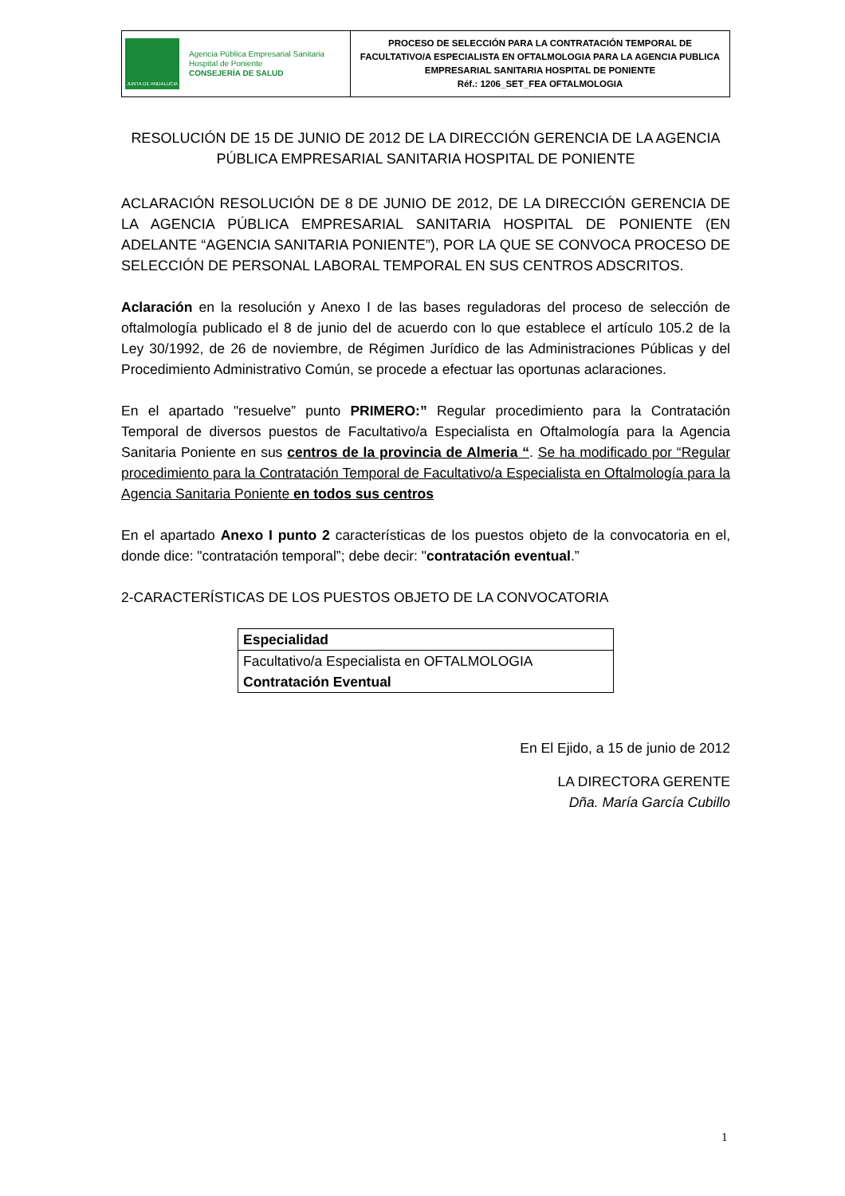| JUNTA DE ANDALUCIA Agencia Pública Empresarial Sanitaria Hospital de Poniente CONSEJERÍA DE SALUD | PROCESO DE SELECCIÓN PARA LA CONTRATACIÓN TEMPORAL DE FACULTATIVO/A ESPECIALISTA EN OFTALMOLOGIA PARA LA AGENCIA PUBLICA EMPRESARIAL SANITARIA HOSPITAL DE PONIENTE Réf.: 1206_SET_FEA OFTALMOLOGIA |
RESOLUCIÓN DE 15 DE JUNIO DE 2012 DE LA DIRECCIÓN GERENCIA DE LA AGENCIA PÚBLICA EMPRESARIAL SANITARIA HOSPITAL DE PONIENTE
ACLARACIÓN RESOLUCIÓN DE 8 DE JUNIO DE 2012, DE LA DIRECCIÓN GERENCIA DE LA AGENCIA PÚBLICA EMPRESARIAL SANITARIA HOSPITAL DE PONIENTE (EN ADELANTE “AGENCIA SANITARIA PONIENTE”), POR LA QUE SE CONVOCA PROCESO DE SELECCIÓN DE PERSONAL LABORAL TEMPORAL EN SUS CENTROS ADSCRITOS.
Aclaración en la resolución y Anexo I de las bases reguladoras del proceso de selección de oftalmología publicado el 8 de junio del de acuerdo con lo que establece el artículo 105.2 de la Ley 30/1992, de 26 de noviembre, de Régimen Jurídico de las Administraciones Públicas y del Procedimiento Administrativo Común, se procede a efectuar las oportunas aclaraciones.
En el apartado "resuelve” punto PRIMERO:” Regular procedimiento para la Contratación Temporal de diversos puestos de Facultativo/a Especialista en Oftalmología para la Agencia Sanitaria Poniente en sus centros de la provincia de Almeria “. Se ha modificado por “Regular procedimiento para la Contratación Temporal de Facultativo/a Especialista en Oftalmología para la Agencia Sanitaria Poniente en todos sus centros
En el apartado Anexo I punto 2 características de los puestos objeto de la convocatoria en el, donde dice: "contratación temporal”; debe decir: "contratación eventual.”
2-CARACTERÍSTICAS DE LOS PUESTOS OBJETO DE LA CONVOCATORIA
| Especialidad |
| Facultativo/a Especialista en OFTALMOLOGIA Contratación Eventual |
En El Ejido, a 15 de junio de 2012
LA DIRECTORA GERENTE
Dña. María García Cubillo
1